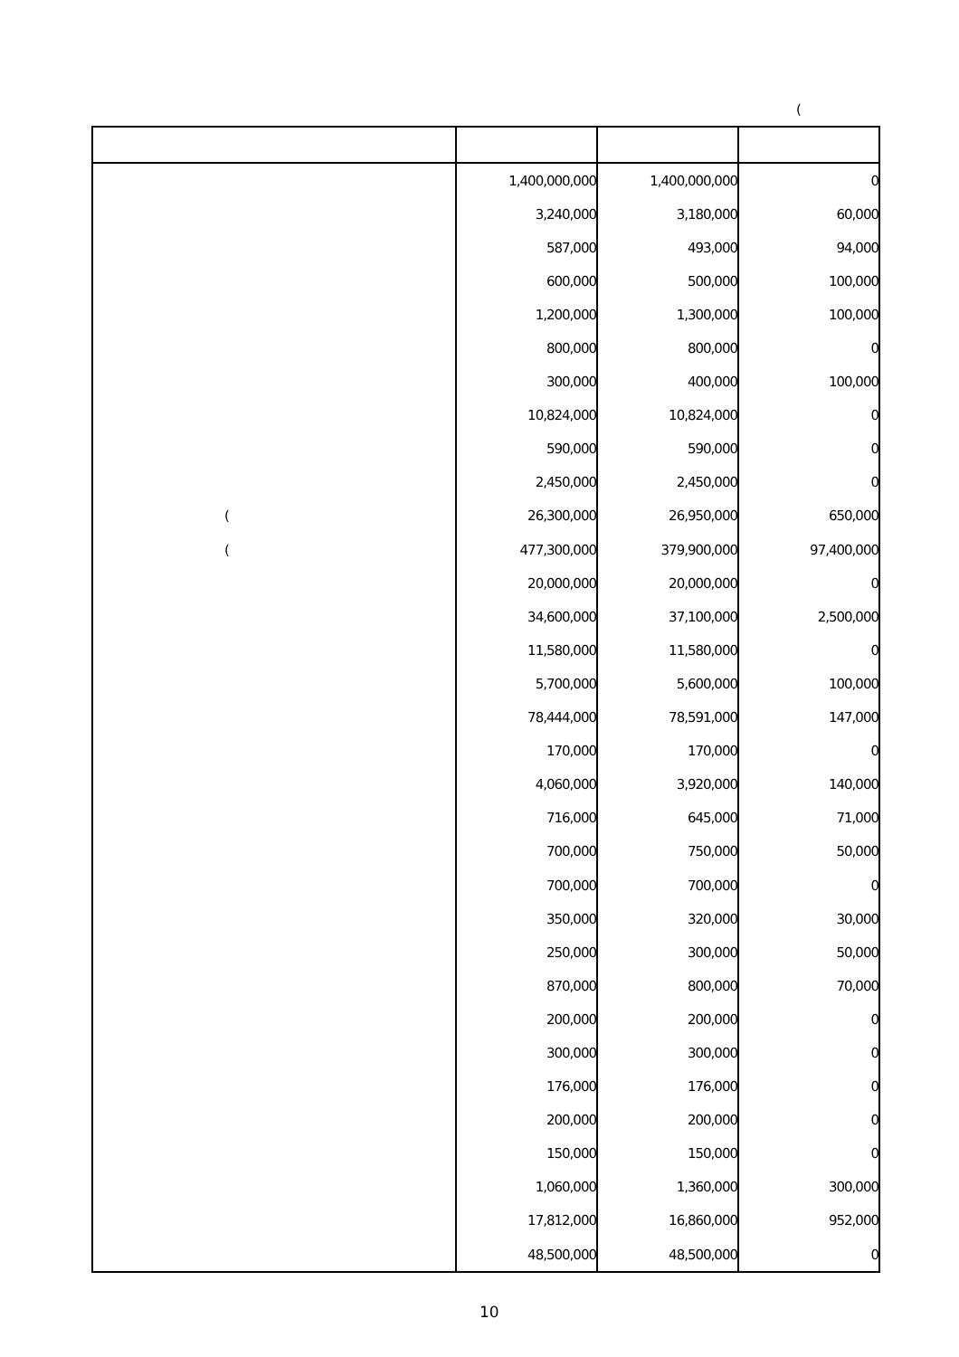(
| | 1,400,000,000 | 1,400,000,000 | 0 |
| | 3,240,000 | 3,180,000 | 60,000 |
| | 587,000 | 493,000 | 94,000 |
| | 600,000 | 500,000 | 100,000 |
| | 1,200,000 | 1,300,000 | 100,000 |
| | 800,000 | 800,000 | 0 |
| | 300,000 | 400,000 | 100,000 |
| | 10,824,000 | 10,824,000 | 0 |
| | 590,000 | 590,000 | 0 |
| | 2,450,000 | 2,450,000 | 0 |
| ( | 26,300,000 | 26,950,000 | 650,000 |
| ( | 477,300,000 | 379,900,000 | 97,400,000 |
| | 20,000,000 | 20,000,000 | 0 |
| | 34,600,000 | 37,100,000 | 2,500,000 |
| | 11,580,000 | 11,580,000 | 0 |
| | 5,700,000 | 5,600,000 | 100,000 |
| | 78,444,000 | 78,591,000 | 147,000 |
| | 170,000 | 170,000 | 0 |
| | 4,060,000 | 3,920,000 | 140,000 |
| | 716,000 | 645,000 | 71,000 |
| | 700,000 | 750,000 | 50,000 |
| | 700,000 | 700,000 | 0 |
| | 350,000 | 320,000 | 30,000 |
| | 250,000 | 300,000 | 50,000 |
| | 870,000 | 800,000 | 70,000 |
| | 200,000 | 200,000 | 0 |
| | 300,000 | 300,000 | 0 |
| | 176,000 | 176,000 | 0 |
| | 200,000 | 200,000 | 0 |
| | 150,000 | 150,000 | 0 |
| | 1,060,000 | 1,360,000 | 300,000 |
| | 17,812,000 | 16,860,000 | 952,000 |
| | 48,500,000 | 48,500,000 | 0 |
10